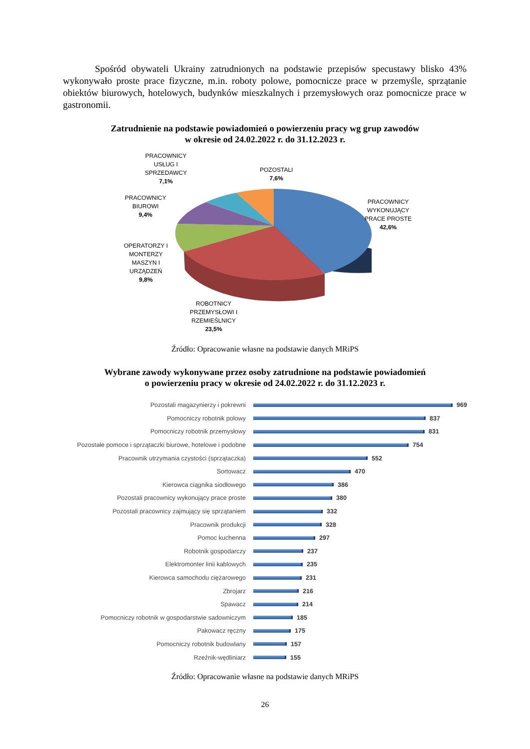Spośród obywateli Ukrainy zatrudnionych na podstawie przepisów specustawy blisko 43% wykonywało proste prace fizyczne, m.in. roboty polowe, pomocnicze prace w przemyśle, sprzątanie obiektów biurowych, hotelowych, budynków mieszkalnych i przemysłowych oraz pomocnicze prace w gastronomii.
Zatrudnienie na podstawie powiadomień o powierzeniu pracy wg grup zawodów
w okresie od 24.02.2022 r. do 31.12.2023 r.
PRACOWNICY
USŁUG I
SPRZEDAWCY
7,1%
POZOSTALI
7,6%
PRACOWNICY
BIUROWI
9,4%
PRACOWNICY
WYKONUJĄCY
PRACE PROSTE
42,6%
OPERATORZY I
MONTERZY
MASZYN I
URZĄDZEŃ
9,8%
ROBOTNICY
PRZEMYSŁOWI I
RZEMIEŚLNICY
23,5%
Źródło: Opracowanie własne na podstawie danych MRiPS
Wybrane zawody wykonywane przez osoby zatrudnione na podstawie powiadomień
o powierzeniu pracy w okresie od 24.02.2022 r. do 31.12.2023 r.
Pozostali magazynierzy i pokrewni 969
Pomocniczy robotnik polowy 837
Pomocniczy robotnik przemysłowy 831
Pozostałe pomoce i sprzątaczki biurowe, hotelowe i podobne 754
Pracownik utrzymania czystości (sprzątaczka) 552
Sortowacz 470
Kierowca ciągnika siodłowego 386
Pozostali pracownicy wykonujący prace proste 380
Pozostali pracownicy zajmujący się sprzątaniem 332
Pracownik produkcji 328
Pomoc kuchenna 297
Robotnik gospodarczy 237
Elektromonter linii kablowych 235
Kierowca samochodu ciężarowego 231
Zbrojarz 216
Spawacz 214
Pomocniczy robotnik w gospodarstwie sadowniczym 185
Pakowacz ręczny 175
Pomocniczy robotnik budowlany 157
Rzeźnik-wędliniarz 155
Źródło: Opracowanie własne na podstawie danych MRiPS
26